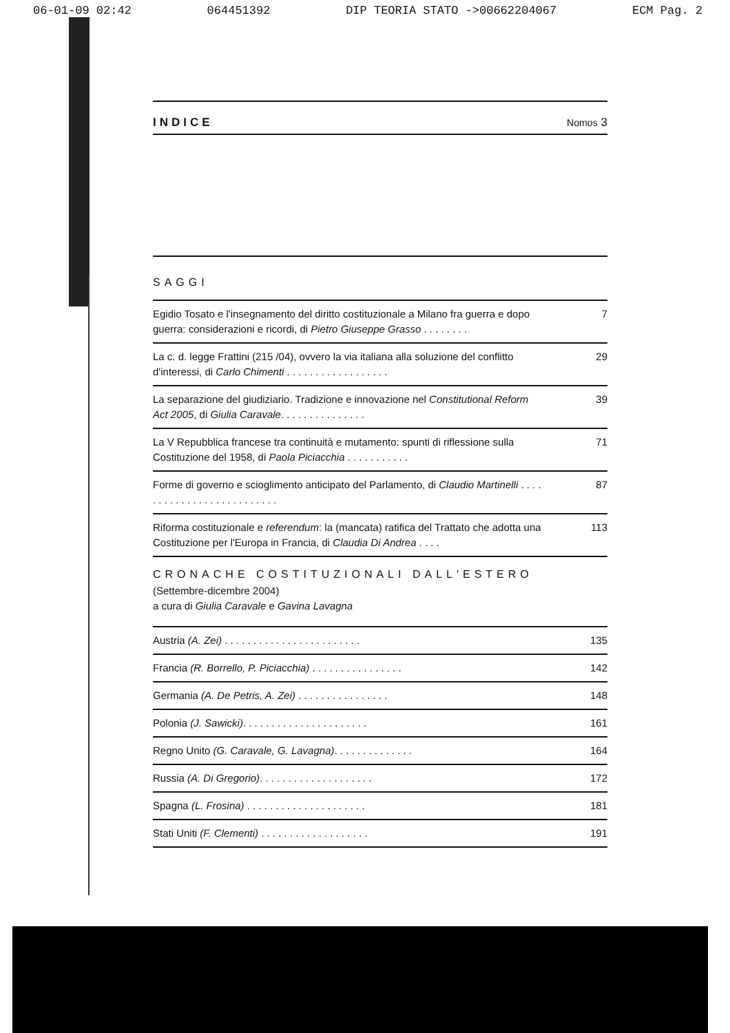06-01-09 02:42 064451392 DIP TEORIA STATO ->00662204067 ECM Pag. 2
INDICE Nomos 3
SAGGI
Egidio Tosato e l'insegnamento del diritto costituzionale a Milano fra guerra e dopo guerra: considerazioni e ricordi, di Pietro Giuseppe Grasso . . . . . . . . 7
La c. d. legge Frattini (215 /04), ovvero la via italiana alla soluzione del conflitto d'interessi, di Carlo Chimenti . . . . . . . . . . . . . . . . . . 29
La separazione del giudiziario. Tradizione e innovazione nel Constitutional Reform Act 2005, di Giulia Caravale. . . . . . . . . . . . . . . 39
La V Repubblica francese tra continuità e mutamento: spunti di riflessione sulla Costituzione del 1958, di Paola Piciacchia . . . . . . . . . . . 71
Forme di governo e scioglimento anticipato del Parlamento, di Claudio Martinelli . . . . . . . . . . . . . . . . . . . . . . . . . . 87
Riforma costituzionale e referendum: la (mancata) ratifica del Trattato che adotta una Costituzione per l'Europa in Francia, di Claudia Di Andrea . . . . 113
CRONACHE COSTITUZIONALI DALL'ESTERO
(Settembre-dicembre 2004)
a cura di Giulia Caravale e Gavina Lavagna
Austria (A. Zei) . . . . . . . . . . . . . . . . . . . . . . . . 135
Francia (R. Borrello, P. Piciacchia) . . . . . . . . . . . . . . . . 142
Germania (A. De Petris, A. Zei) . . . . . . . . . . . . . . . . 148
Polonia (J. Sawicki). . . . . . . . . . . . . . . . . . . . . . 161
Regno Unito (G. Caravale, G. Lavagna). . . . . . . . . . . . . . 164
Russia (A. Di Gregorio). . . . . . . . . . . . . . . . . . . . 172
Spagna (L. Frosina) . . . . . . . . . . . . . . . . . . . . . 181
Stati Uniti (F. Clementi) . . . . . . . . . . . . . . . . . . . 191